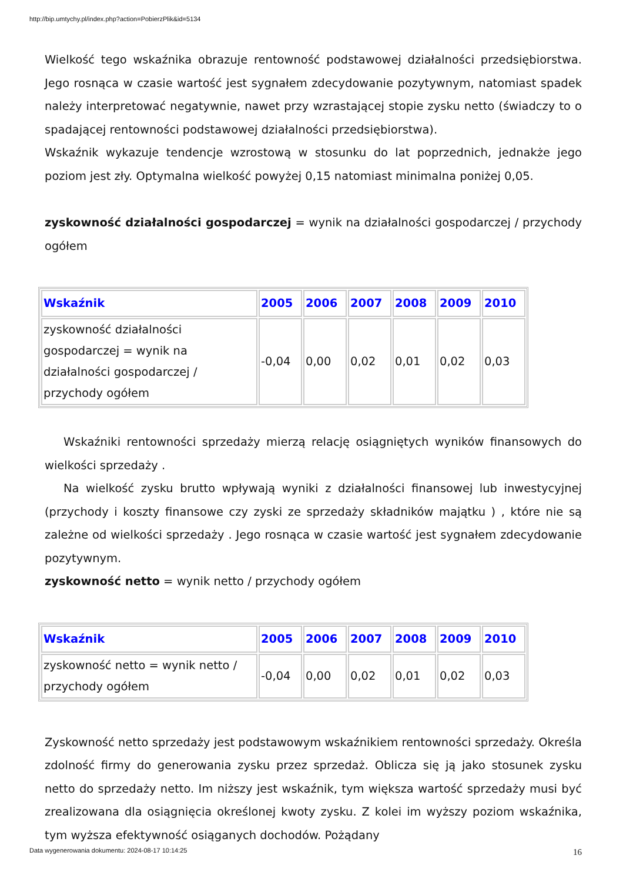http://bip.umtychy.pl/index.php?action=PobierzPlik&id=5134
Wielkość tego wskaźnika obrazuje rentowność podstawowej działalności przedsiębiorstwa. Jego rosnąca w czasie wartość jest sygnałem zdecydowanie pozytywnym, natomiast spadek należy interpretować negatywnie, nawet przy wzrastającej stopie zysku netto (świadczy to o spadającej rentowności podstawowej działalności przedsiębiorstwa).
Wskaźnik wykazuje tendencje wzrostową w stosunku do lat poprzednich, jednakże jego poziom jest zły. Optymalna wielkość powyżej 0,15 natomiast minimalna poniżej 0,05.
zyskowność działalności gospodarczej = wynik na działalności gospodarczej / przychody ogółem
| Wskaźnik | 2005 | 2006 | 2007 | 2008 | 2009 | 2010 |
| --- | --- | --- | --- | --- | --- | --- |
| zyskowność działalności gospodarczej = wynik na działalności gospodarczej / przychody ogółem | -0,04 | 0,00 | 0,02 | 0,01 | 0,02 | 0,03 |
Wskaźniki rentowności sprzedaży mierzą relację osiągniętych wyników finansowych do wielkości sprzedaży .
Na wielkość zysku brutto wpływają wyniki z działalności finansowej lub inwestycyjnej (przychody i koszty finansowe czy zyski ze sprzedaży składników majątku ) , które nie są zależne od wielkości sprzedaży . Jego rosnąca w czasie wartość jest sygnałem zdecydowanie pozytywnym.
zyskowność netto = wynik netto / przychody ogółem
| Wskaźnik | 2005 | 2006 | 2007 | 2008 | 2009 | 2010 |
| --- | --- | --- | --- | --- | --- | --- |
| zyskowność netto = wynik netto / przychody ogółem | -0,04 | 0,00 | 0,02 | 0,01 | 0,02 | 0,03 |
Zyskowność netto sprzedaży jest podstawowym wskaźnikiem rentowności sprzedaży. Określa zdolność firmy do generowania zysku przez sprzedaż. Oblicza się ją jako stosunek zysku netto do sprzedaży netto. Im niższy jest wskaźnik, tym większa wartość sprzedaży musi być zrealizowana dla osiągnięcia określonej kwoty zysku. Z kolei im wyższy poziom wskaźnika, tym wyższa efektywność osiąganych dochodów. Pożądany
16
Data wygenerowania dokumentu: 2024-08-17 10:14:25